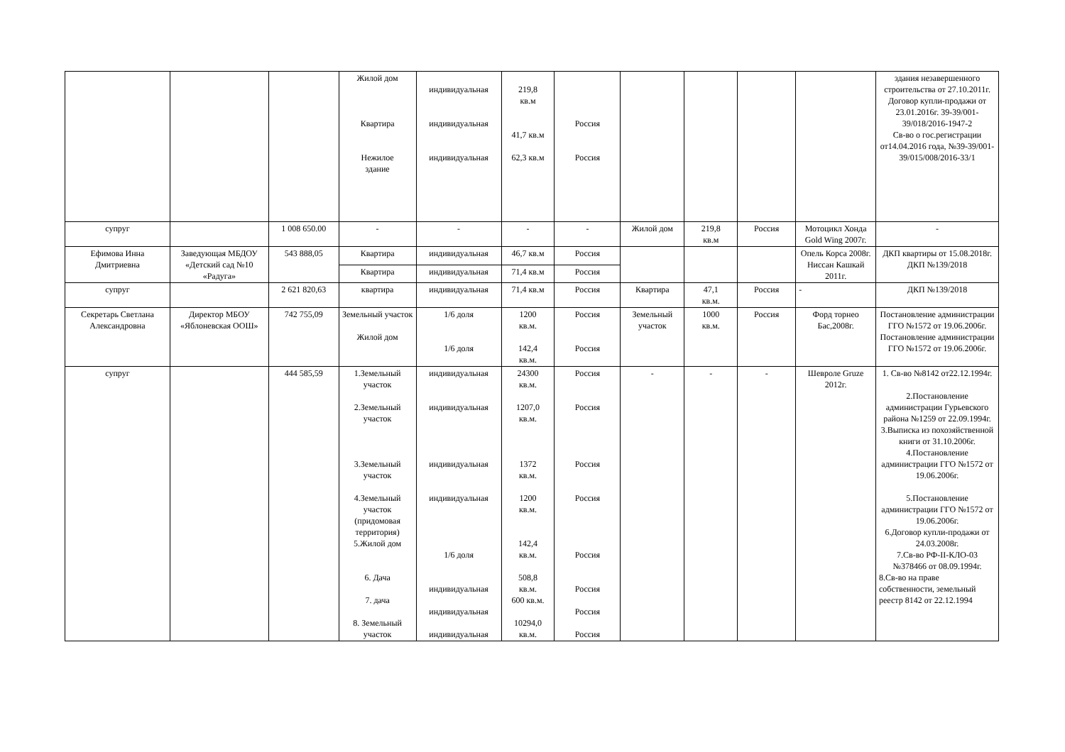| | | | Жилой дом Квартира Нежилое здание | индивидуальная индивидуальная индивидуальная | 219,8 кв.м 41,7 кв.м 62,3 кв.м | Россия Россия | | | | | здания незавершенного строительства от 27.10.2011г. Договор купли-продажи от 23.01.2016г. 39-39/001-39/018/2016-1947-2 Св-во о гос.регистрации от14.04.2016 года, №39-39/001-39/015/008/2016-33/1 |
| супруг | | 1 008 650.00 | - | - | - | - | Жилой дом | 219,8 кв.м | Россия | Мотоцикл Хонда Gold Wing 2007г. | - |
| Ефимова Инна Дмитриевна | Заведующая МБДОУ «Детский сад №10 «Радуга» | 543 888,05 | Квартира | индивидуальная | 46,7 кв.м | Россия | | | | Опель Корса 2008г. Ниссан Кашкай 2011г. | ДКП квартиры от 15.08.2018г. ДКП №139/2018 |
| | | | Квартира | индивидуальная | 71,4 кв.м | Россия | | | | | |
| супруг | | 2 621 820,63 | квартира | индивидуальная | 71,4 кв.м | Россия | Квартира | 47,1 кв.м. | Россия | - | ДКП №139/2018 |
| Секретарь Светлана Александровна | Директор МБОУ «Яблоневская ООШ» | 742 755,09 | Земельный участок Жилой дом | 1/6 доля 1/6 доля | 1200 кв.м. 142,4 кв.м. | Россия Россия | Земельный участок | 1000 кв.м. | Россия | Форд торнео Бас,2008г. | Постановление администрации ГГО №1572 от 19.06.2006г. Постановление администрации ГГО №1572 от 19.06.2006г. |
| супруг | | 444 585,59 | 1.Земельный участок 2.Земельный участок 3.Земельный участок 4.Земельный участок (придомовая территория) 5.Жилой дом 6. Дача 7. дача 8. Земельный участок | индивидуальная индивидуальная индивидуальная индивидуальная 1/6 доля индивидуальная индивидуальная индивидуальная | 24300 кв.м. 1207,0 кв.м. 1372 кв.м. 1200 кв.м. 142,4 кв.м. 508,8 кв.м. 600 кв.м. 10294,0 кв.м. | Россия Россия Россия Россия Россия Россия Россия Россия | - | - | - | Шевроле Gruze 2012г. | 1. Св-во №8142 от22.12.1994г. 2.Постановление администрации Гурьевского района №1259 от 22.09.1994г. 3.Выписка из похозяйственной книги от 31.10.2006г. 4.Постановление администрации ГГО №1572 от 19.06.2006г. 5.Постановление администрации ГГО №1572 от 19.06.2006г. 6.Договор купли-продажи от 24.03.2008г. 7.Св-во РФ-II-КЛО-03 №378466 от 08.09.1994г. 8.Св-во на праве собственности, земельный реестр 8142 от 22.12.1994 |